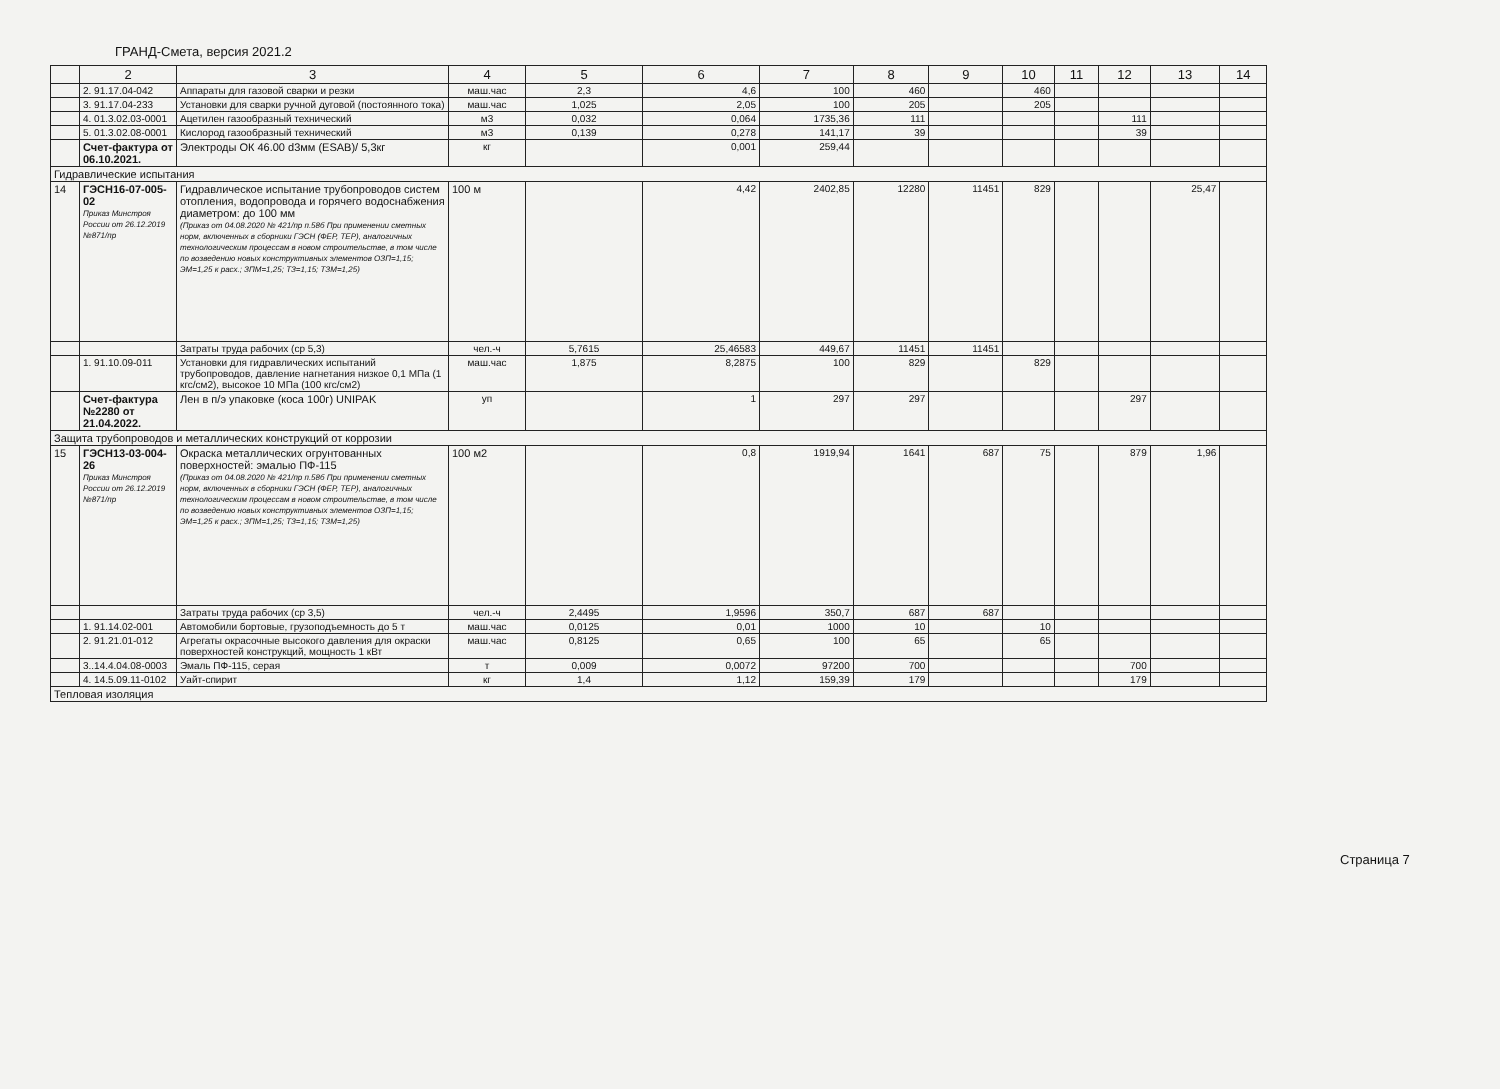ГРАНД-Смета, версия 2021.2
| | 2 | 3 | 4 | 5 | 6 | 7 | 8 | 9 | 10 | 11 | 12 | 13 | 14 |
| --- | --- | --- | --- | --- | --- | --- | --- | --- | --- | --- | --- | --- | --- |
| | 2. 91.17.04-042 | Аппараты для газовой сварки и резки | маш.час | 2,3 | 4,6 | 100 | 460 | | 460 | | | | |
| | 3. 91.17.04-233 | Установки для сварки ручной дуговой (постоянного тока) | маш.час | 1,025 | 2,05 | 100 | 205 | | 205 | | | | |
| | 4. 01.3.02.03-0001 | Ацетилен газообразный технический | м3 | 0,032 | 0,064 | 1735,36 | 111 | | | | 111 | | |
| | 5. 01.3.02.08-0001 | Кислород газообразный технический | м3 | 0,139 | 0,278 | 141,17 | 39 | | | | 39 | | |
| | Счет-фактура от 06.10.2021. | Электроды ОК 46.00 d3мм (ESAB)/ 5,3кг | кг | | 0,001 | 259,44 | | | | | | | |
| Гидравлические испытания | | | | | | | | | | | | | |
| 14 | ГЭСН16-07-005-02 Приказ Минстроя России от 26.12.2019 №871/пр | Гидравлическое испытание трубопроводов систем отопления, водопровода и горячего водоснабжения диаметром: до 100 мм (Приказ от 04.08.2020 № 421/пр п.58б При применении сметных норм, включенных в сборники ГЭСН (ФЕР, ТЕР), аналогичных технологическим процессам в новом строительстве, в том числе по возведению новых конструктивных элементов ОЗП=1,15; ЭМ=1,25 к расх.; ЗПМ=1,25; ТЗ=1,15; ТЗМ=1,25) | 100 м | | 4,42 | 2402,85 | 12280 | 11451 | 829 | | | 25,47 | |
| | | Затраты труда рабочих (ср 5,3) | чел.-ч | 5,7615 | 25,46583 | 449,67 | 11451 | 11451 | | | | | |
| | 1. 91.10.09-011 | Установки для гидравлических испытаний трубопроводов, давление нагнетания низкое 0,1 МПа (1 кгс/см2), высокое 10 МПа (100 кгс/см2) | маш.час | 1,875 | 8,2875 | 100 | 829 | | 829 | | | | |
| | Счет-фактура №2280 от 21.04.2022. | Лен в п/э упаковке (коса 100г) UNIPAK | уп | | 1 | 297 | 297 | | | | 297 | | |
| Защита трубопроводов и металлических конструкций от коррозии | | | | | | | | | | | | | |
| 15 | ГЭСН13-03-004-26 Приказ Минстроя России от 26.12.2019 №871/пр | Окраска металлических огрунтованных поверхностей: эмалью ПФ-115 (Приказ от 04.08.2020 № 421/пр п.58б При применении сметных норм, включенных в сборники ГЭСН (ФЕР, ТЕР), аналогичных технологическим процессам в новом строительстве, в том числе по возведению новых конструктивных элементов ОЗП=1,15; ЭМ=1,25 к расх.; ЗПМ=1,25; ТЗ=1,15; ТЗМ=1,25) | 100 м2 | | 0,8 | 1919,94 | 1641 | 687 | 75 | | 879 | 1,96 | |
| | | Затраты труда рабочих (ср 3,5) | чел.-ч | 2,4495 | 1,9596 | 350,7 | 687 | 687 | | | | | |
| | 1. 91.14.02-001 | Автомобили бортовые, грузоподъемность до 5 т | маш.час | 0,0125 | 0,01 | 1000 | 10 | | 10 | | | | |
| | 2. 91.21.01-012 | Агрегаты окрасочные высокого давления для окраски поверхностей конструкций, мощность 1 кВт | маш.час | 0,8125 | 0,65 | 100 | 65 | | 65 | | | | |
| | 3..14.4.04.08-0003 | Эмаль ПФ-115, серая | т | 0,009 | 0,0072 | 97200 | 700 | | | | 700 | | |
| | 4. 14.5.09.11-0102 | Уайт-спирит | кг | 1,4 | 1,12 | 159,39 | 179 | | | | 179 | | |
| Тепловая изоляция | | | | | | | | | | | | | |
Страница 7